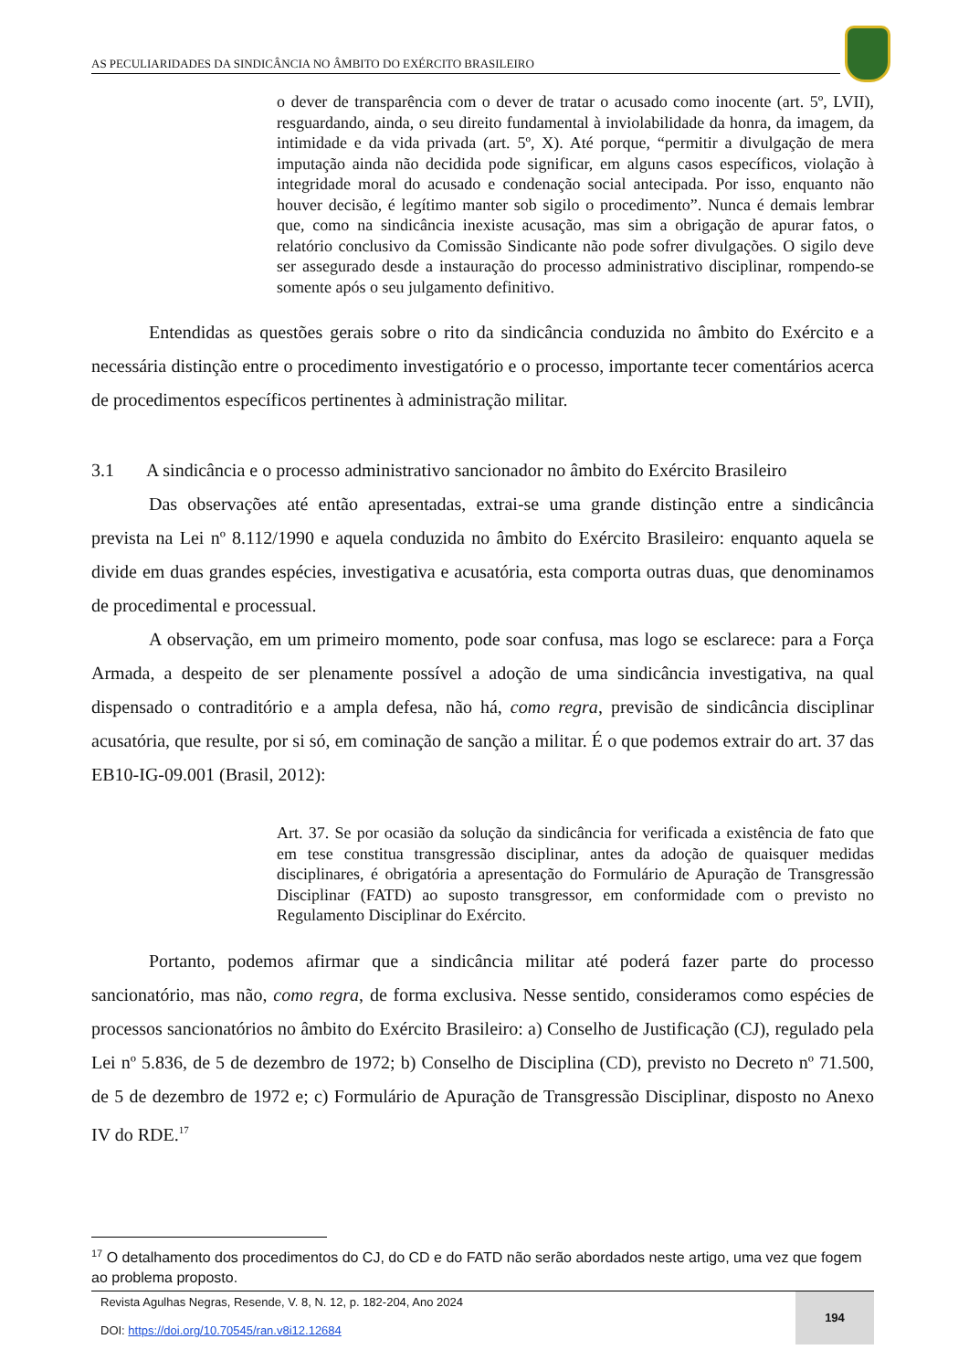AS PECULIARIDADES DA SINDICÂNCIA NO ÂMBITO DO EXÉRCITO BRASILEIRO
o dever de transparência com o dever de tratar o acusado como inocente (art. 5º, LVII), resguardando, ainda, o seu direito fundamental à inviolabilidade da honra, da imagem, da intimidade e da vida privada (art. 5º, X). Até porque, “permitir a divulgação de mera imputação ainda não decidida pode significar, em alguns casos específicos, violação à integridade moral do acusado e condenação social antecipada. Por isso, enquanto não houver decisão, é legítimo manter sob sigilo o procedimento”. Nunca é demais lembrar que, como na sindicância inexiste acusação, mas sim a obrigação de apurar fatos, o relatório conclusivo da Comissão Sindicante não pode sofrer divulgações. O sigilo deve ser assegurado desde a instauração do processo administrativo disciplinar, rompendo-se somente após o seu julgamento definitivo.
Entendidas as questões gerais sobre o rito da sindicância conduzida no âmbito do Exército e a necessária distinção entre o procedimento investigatório e o processo, importante tecer comentários acerca de procedimentos específicos pertinentes à administração militar.
3.1 A sindicância e o processo administrativo sancionador no âmbito do Exército Brasileiro
Das observações até então apresentadas, extrai-se uma grande distinção entre a sindicância prevista na Lei nº 8.112/1990 e aquela conduzida no âmbito do Exército Brasileiro: enquanto aquela se divide em duas grandes espécies, investigativa e acusatória, esta comporta outras duas, que denominamos de procedimental e processual.
A observação, em um primeiro momento, pode soar confusa, mas logo se esclarece: para a Força Armada, a despeito de ser plenamente possível a adoção de uma sindicância investigativa, na qual dispensado o contraditório e a ampla defesa, não há, como regra, previsão de sindicância disciplinar acusatória, que resulte, por si só, em cominação de sanção a militar. É o que podemos extrair do art. 37 das EB10-IG-09.001 (Brasil, 2012):
Art. 37. Se por ocasião da solução da sindicância for verificada a existência de fato que em tese constitua transgressão disciplinar, antes da adoção de quaisquer medidas disciplinares, é obrigatória a apresentação do Formulário de Apuração de Transgressão Disciplinar (FATD) ao suposto transgressor, em conformidade com o previsto no Regulamento Disciplinar do Exército.
Portanto, podemos afirmar que a sindicância militar até poderá fazer parte do processo sancionatório, mas não, como regra, de forma exclusiva. Nesse sentido, consideramos como espécies de processos sancionatórios no âmbito do Exército Brasileiro: a) Conselho de Justificação (CJ), regulado pela Lei nº 5.836, de 5 de dezembro de 1972; b) Conselho de Disciplina (CD), previsto no Decreto nº 71.500, de 5 de dezembro de 1972 e; c) Formulário de Apuração de Transgressão Disciplinar, disposto no Anexo IV do RDE.<sup>17</sup>
<sup>17</sup> O detalhamento dos procedimentos do CJ, do CD e do FATD não serão abordados neste artigo, uma vez que fogem ao problema proposto.
Revista Agulhas Negras, Resende, V. 8, N. 12, p. 182-204, Ano 2024
DOI: https://doi.org/10.70545/ran.v8i12.12684
194